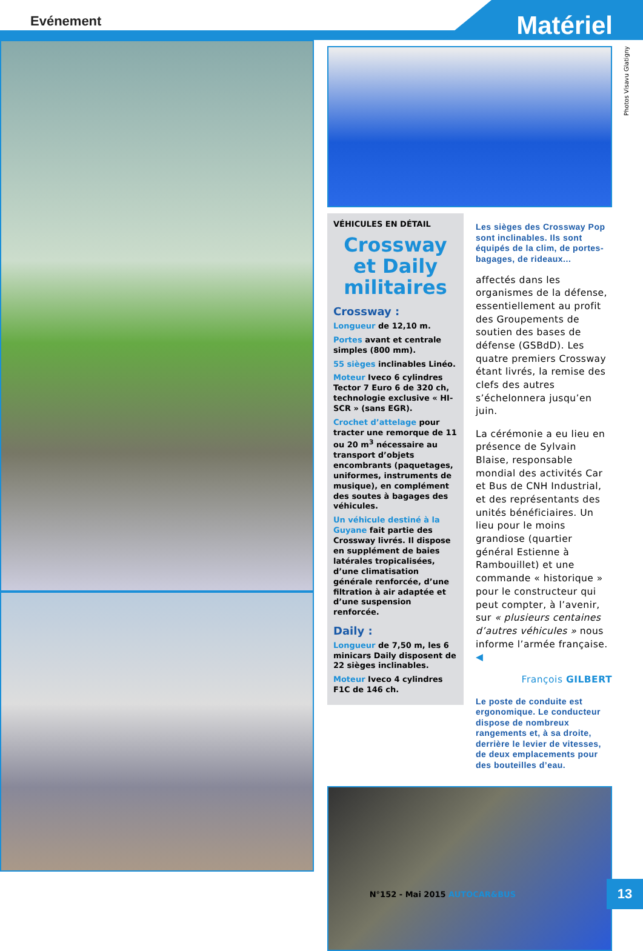Evénement Matériel
Photos Visavu Glatigny
VÉHICULES EN DÉTAIL
Crossway et Daily militaires
Crossway :
Longueur de 12,10 m.
Portes avant et centrale simples (800 mm).
55 sièges inclinables Linéo.
Moteur Iveco 6 cylindres Tector 7 Euro 6 de 320 ch, technologie exclusive « HI-SCR » (sans EGR).
Crochet d’attelage pour tracter une remorque de 11 ou 20 m<sup>3</sup> nécessaire au transport d’objets encombrants (paquetages, uniformes, instruments de musique), en complément des soutes à bagages des véhicules.
Un véhicule destiné à la Guyane fait partie des Crossway livrés. Il dispose en supplément de baies latérales tropicalisées, d’une climatisation générale renforcée, d’une filtration à air adaptée et d’une suspension renforcée.
Daily :
Longueur de 7,50 m, les 6 minicars Daily disposent de 22 sièges inclinables.
Moteur Iveco 4 cylindres F1C de 146 ch.
Les sièges des Crossway Pop sont inclinables. Ils sont équipés de la clim, de portes-bagages, de rideaux...
affectés dans les organismes de la défense, essentiellement au profit des Groupements de soutien des bases de défense (GSBdD). Les quatre premiers Crossway étant livrés, la remise des clefs des autres s’échelonnera jusqu’en juin.
La cérémonie a eu lieu en présence de Sylvain Blaise, responsable mondial des activités Car et Bus de CNH Industrial, et des représentants des unités bénéficiaires. Un lieu pour le moins grandiose (quartier général Estienne à Rambouillet) et une commande « historique » pour le constructeur qui peut compter, à l’avenir, sur « plusieurs centaines d’autres véhicules » nous informe l’armée française. ◀
François GILBERT
Le poste de conduite est ergonomique. Le conducteur dispose de nombreux rangements et, à sa droite, derrière le levier de vitesses, de deux emplacements pour des bouteilles d’eau.
N°152 - Mai 2015 AUTOCAR&BUS 13